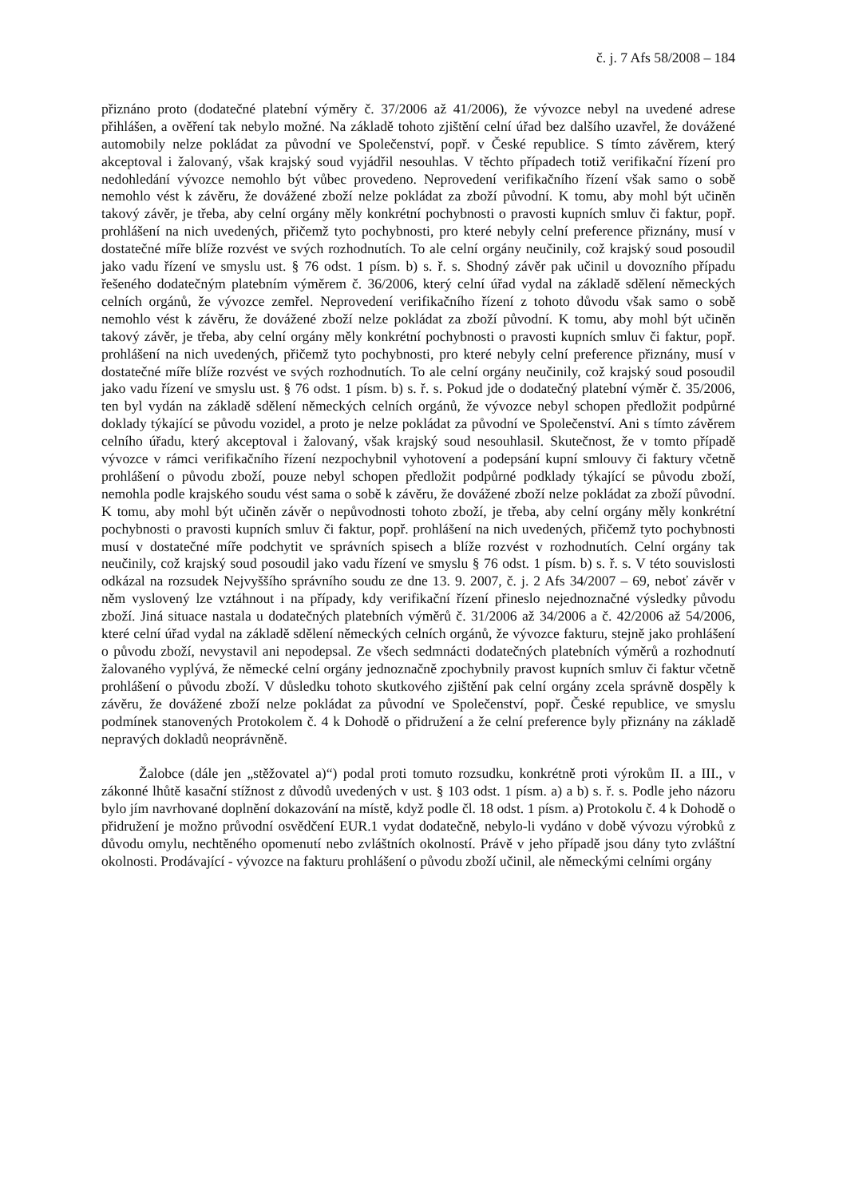č. j. 7 Afs 58/2008 – 184
přiznáno proto (dodatečné platební výměry č. 37/2006 až 41/2006), že vývozce nebyl na uvedené adrese přihlášen, a ověření tak nebylo možné. Na základě tohoto zjištění celní úřad bez dalšího uzavřel, že dovážené automobily nelze pokládat za původní ve Společenství, popř. v České republice. S tímto závěrem, který akceptoval i žalovaný, však krajský soud vyjádřil nesouhlas. V těchto případech totiž verifikační řízení pro nedohledání vývozce nemohlo být vůbec provedeno. Neprovedení verifikačního řízení však samo o sobě nemohlo vést k závěru, že dovážené zboží nelze pokládat za zboží původní. K tomu, aby mohl být učiněn takový závěr, je třeba, aby celní orgány měly konkrétní pochybnosti o pravosti kupních smluv či faktur, popř. prohlášení na nich uvedených, přičemž tyto pochybnosti, pro které nebyly celní preference přiznány, musí v dostatečné míře blíže rozvést ve svých rozhodnutích. To ale celní orgány neučinily, což krajský soud posoudil jako vadu řízení ve smyslu ust. § 76 odst. 1 písm. b) s. ř. s. Shodný závěr pak učinil u dovozního případu řešeného dodatečným platebním výměrem č. 36/2006, který celní úřad vydal na základě sdělení německých celních orgánů, že vývozce zemřel. Neprovedení verifikačního řízení z tohoto důvodu však samo o sobě nemohlo vést k závěru, že dovážené zboží nelze pokládat za zboží původní. K tomu, aby mohl být učiněn takový závěr, je třeba, aby celní orgány měly konkrétní pochybnosti o pravosti kupních smluv či faktur, popř. prohlášení na nich uvedených, přičemž tyto pochybnosti, pro které nebyly celní preference přiznány, musí v dostatečné míře blíže rozvést ve svých rozhodnutích. To ale celní orgány neučinily, což krajský soud posoudil jako vadu řízení ve smyslu ust. § 76 odst. 1 písm. b) s. ř. s. Pokud jde o dodatečný platební výměr č. 35/2006, ten byl vydán na základě sdělení německých celních orgánů, že vývozce nebyl schopen předložit podpůrné doklady týkající se původu vozidel, a proto je nelze pokládat za původní ve Společenství. Ani s tímto závěrem celního úřadu, který akceptoval i žalovaný, však krajský soud nesouhlasil. Skutečnost, že v tomto případě vývozce v rámci verifikačního řízení nezpochybnil vyhotovení a podepsání kupní smlouvy či faktury včetně prohlášení o původu zboží, pouze nebyl schopen předložit podpůrné podklady týkající se původu zboží, nemohla podle krajského soudu vést sama o sobě k závěru, že dovážené zboží nelze pokládat za zboží původní. K tomu, aby mohl být učiněn závěr o nepůvodnosti tohoto zboží, je třeba, aby celní orgány měly konkrétní pochybnosti o pravosti kupních smluv či faktur, popř. prohlášení na nich uvedených, přičemž tyto pochybnosti musí v dostatečné míře podchytit ve správních spisech a blíže rozvést v rozhodnutích. Celní orgány tak neučinily, což krajský soud posoudil jako vadu řízení ve smyslu § 76 odst. 1 písm. b) s. ř. s. V této souvislosti odkázal na rozsudek Nejvyššího správního soudu ze dne 13. 9. 2007, č. j. 2 Afs 34/2007 – 69, neboť závěr v něm vyslovený lze vztáhnout i na případy, kdy verifikační řízení přineslo nejednoznačné výsledky původu zboží. Jiná situace nastala u dodatečných platebních výměrů č. 31/2006 až 34/2006 a č. 42/2006 až 54/2006, které celní úřad vydal na základě sdělení německých celních orgánů, že vývozce fakturu, stejně jako prohlášení o původu zboží, nevystavil ani nepodepsal. Ze všech sedmnácti dodatečných platebních výměrů a rozhodnutí žalovaného vyplývá, že německé celní orgány jednoznačně zpochybnily pravost kupních smluv či faktur včetně prohlášení o původu zboží. V důsledku tohoto skutkového zjištění pak celní orgány zcela správně dospěly k závěru, že dovážené zboží nelze pokládat za původní ve Společenství, popř. České republice, ve smyslu podmínek stanovených Protokolem č. 4 k Dohodě o přidružení a že celní preference byly přiznány na základě nepravých dokladů neoprávněně.
Žalobce (dále jen „stěžovatel a)“) podal proti tomuto rozsudku, konkrétně proti výrokům II. a III., v zákonné lhůtě kasační stížnost z důvodů uvedených v ust. § 103 odst. 1 písm. a) a b) s. ř. s. Podle jeho názoru bylo jím navrhované doplnění dokazování na místě, když podle čl. 18 odst. 1 písm. a) Protokolu č. 4 k Dohodě o přidružení je možno průvodní osvědčení EUR.1 vydat dodatečně, nebylo-li vydáno v době vývozu výrobků z důvodu omylu, nechtěného opomenutí nebo zvláštních okolností. Právě v jeho případě jsou dány tyto zvláštní okolnosti. Prodávající - vývozce na fakturu prohlášení o původu zboží učinil, ale německými celními orgány